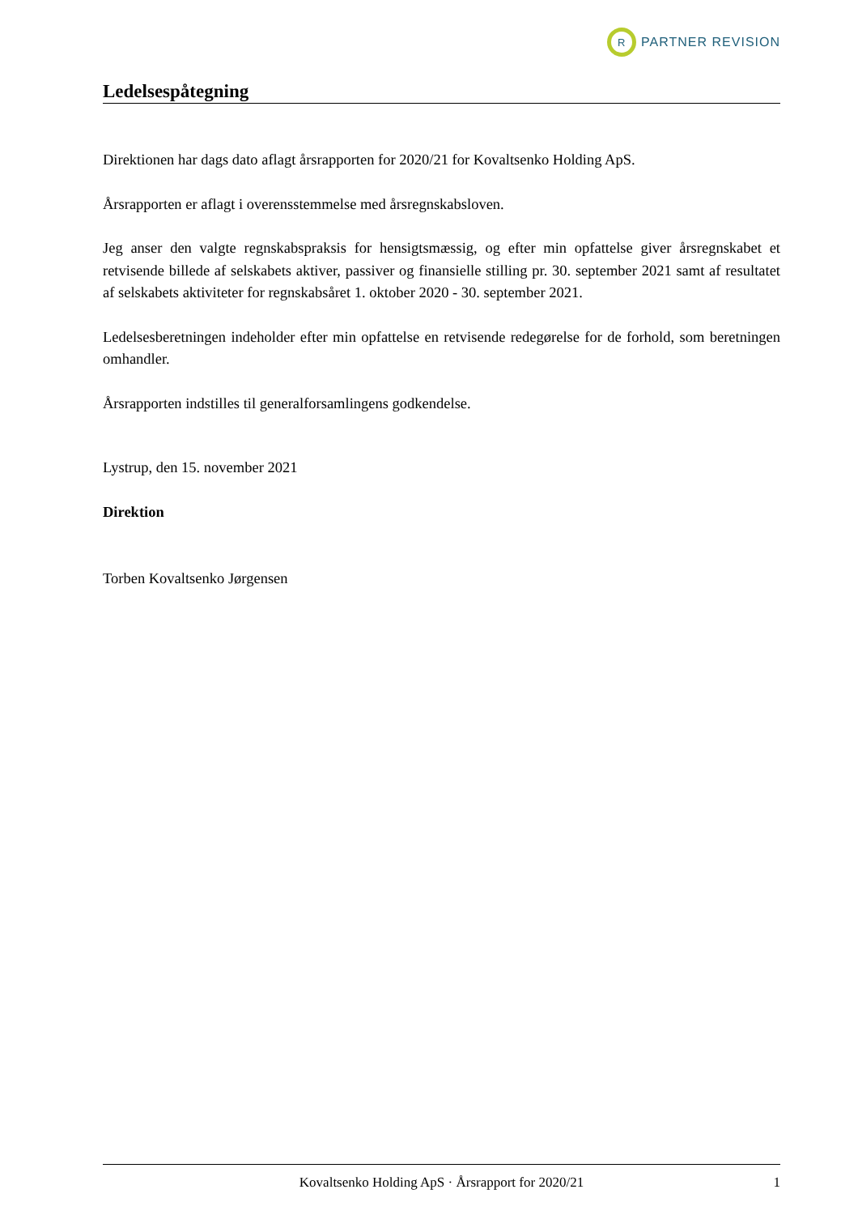R
PARTNER REVISION
Ledelsespåtegning
Direktionen har dags dato aflagt årsrapporten for 2020/21 for Kovaltsenko Holding ApS.
Årsrapporten er aflagt i overensstemmelse med årsregnskabsloven.
Jeg anser den valgte regnskabspraksis for hensigtsmæssig, og efter min opfattelse giver årsregnskabet et retvisende billede af selskabets aktiver, passiver og finansielle stilling pr. 30. september 2021 samt af resultatet af selskabets aktiviteter for regnskabsåret 1. oktober 2020 - 30. september 2021.
Ledelsesberetningen indeholder efter min opfattelse en retvisende redegørelse for de forhold, som beretningen omhandler.
Årsrapporten indstilles til generalforsamlingens godkendelse.
Lystrup, den 15. november 2021
Direktion
Torben Kovaltsenko Jørgensen
Kovaltsenko Holding ApS · Årsrapport for 2020/21 1